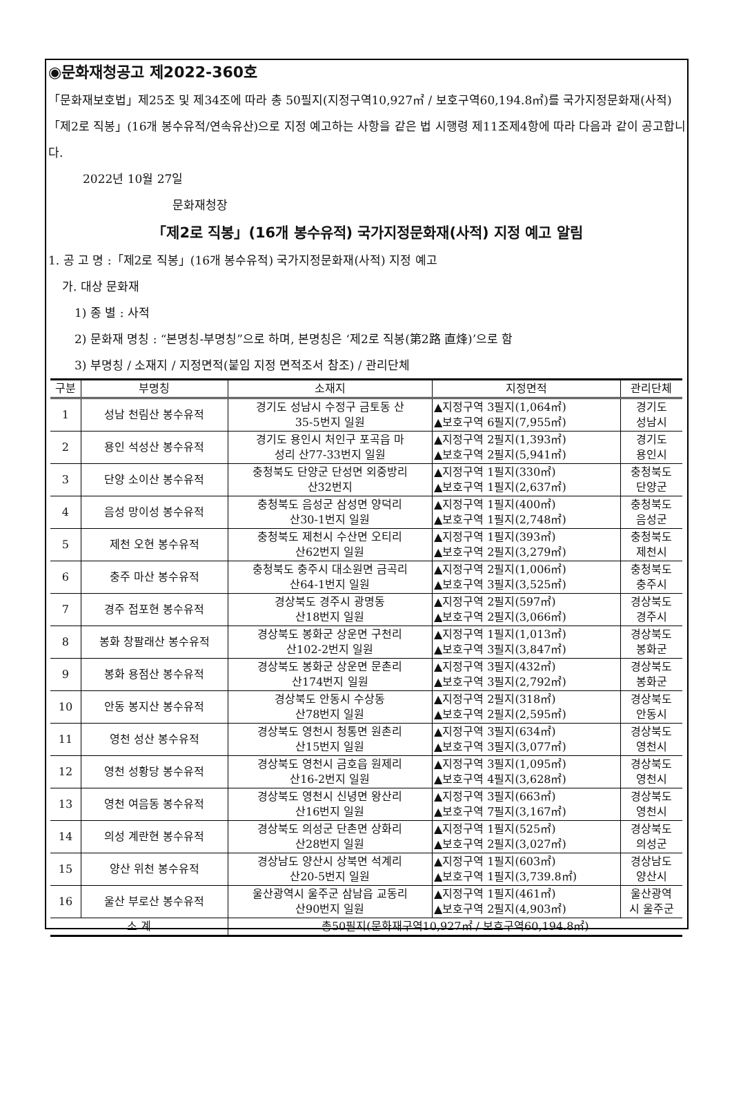◉문화재청공고 제2022-360호
「문화재보호법」제25조 및 제34조에 따라 총 50필지(지정구역10,927㎡ / 보호구역60,194.8㎡)를 국가지정문화재(사적) 「제2로 직봉」(16개 봉수유적/연속유산)으로 지정 예고하는 사항을 같은 법 시행령 제11조제4항에 따라 다음과 같이 공고합니다.
2022년 10월 27일
문화재청장
「제2로 직봉」(16개 봉수유적) 국가지정문화재(사적) 지정 예고 알림
1. 공 고 명 :「제2로 직봉」(16개 봉수유적) 국가지정문화재(사적) 지정 예고
가. 대상 문화재
1) 종 별 : 사적
2) 문화재 명칭 : “본명칭-부명칭”으로 하며, 본명칭은 ‘제2로 직봉(第2路 直烽)’으로 함
3) 부명칭 / 소재지 / 지정면적(붙임 지정 면적조서 참조) / 관리단체
| 구분 | 부명칭 | 소재지 | 지정면적 | 관리단체 |
| --- | --- | --- | --- | --- |
| 1 | 성남 천림산 봉수유적 | 경기도 성남시 수정구 금토동 산 35-5번지 일원 | ▲지정구역 3필지(1,064㎡) ▲보호구역 6필지(7,955㎡) | 경기도 성남시 |
| 2 | 용인 석성산 봉수유적 | 경기도 용인시 처인구 포곡읍 마 성리 산77-33번지 일원 | ▲지정구역 2필지(1,393㎡) ▲보호구역 2필지(5,941㎡) | 경기도 용인시 |
| 3 | 단양 소이산 봉수유적 | 충청북도 단양군 단성면 외중방리 산32번지 | ▲지정구역 1필지(330㎡) ▲보호구역 1필지(2,637㎡) | 충청북도 단양군 |
| 4 | 음성 망이성 봉수유적 | 충청북도 음성군 삼성면 양덕리 산30-1번지 일원 | ▲지정구역 1필지(400㎡) ▲보호구역 1필지(2,748㎡) | 충청북도 음성군 |
| 5 | 제천 오현 봉수유적 | 충청북도 제천시 수산면 오티리 산62번지 일원 | ▲지정구역 1필지(393㎡) ▲보호구역 2필지(3,279㎡) | 충청북도 제천시 |
| 6 | 충주 마산 봉수유적 | 충청북도 충주시 대소원면 금곡리 산64-1번지 일원 | ▲지정구역 2필지(1,006㎡) ▲보호구역 3필지(3,525㎡) | 충청북도 충주시 |
| 7 | 경주 접포현 봉수유적 | 경상북도 경주시 광명동 산18번지 일원 | ▲지정구역 2필지(597㎡) ▲보호구역 2필지(3,066㎡) | 경상북도 경주시 |
| 8 | 봉화 창팔래산 봉수유적 | 경상북도 봉화군 상운면 구천리 산102-2번지 일원 | ▲지정구역 1필지(1,013㎡) ▲보호구역 3필지(3,847㎡) | 경상북도 봉화군 |
| 9 | 봉화 용점산 봉수유적 | 경상북도 봉화군 상운면 문촌리 산174번지 일원 | ▲지정구역 3필지(432㎡) ▲보호구역 3필지(2,792㎡) | 경상북도 봉화군 |
| 10 | 안동 봉지산 봉수유적 | 경상북도 안동시 수상동 산78번지 일원 | ▲지정구역 2필지(318㎡) ▲보호구역 2필지(2,595㎡) | 경상북도 안동시 |
| 11 | 영천 성산 봉수유적 | 경상북도 영천시 청통면 원촌리 산15번지 일원 | ▲지정구역 3필지(634㎡) ▲보호구역 3필지(3,077㎡) | 경상북도 영천시 |
| 12 | 영천 성황당 봉수유적 | 경상북도 영천시 금호읍 원제리 산16-2번지 일원 | ▲지정구역 3필지(1,095㎡) ▲보호구역 4필지(3,628㎡) | 경상북도 영천시 |
| 13 | 영천 여음동 봉수유적 | 경상북도 영천시 신녕면 왕산리 산16번지 일원 | ▲지정구역 3필지(663㎡) ▲보호구역 7필지(3,167㎡) | 경상북도 영천시 |
| 14 | 의성 계란현 봉수유적 | 경상북도 의성군 단촌면 상화리 산28번지 일원 | ▲지정구역 1필지(525㎡) ▲보호구역 2필지(3,027㎡) | 경상북도 의성군 |
| 15 | 양산 위천 봉수유적 | 경상남도 양산시 상북면 석계리 산20-5번지 일원 | ▲지정구역 1필지(603㎡) ▲보호구역 1필지(3,739.8㎡) | 경상남도 양산시 |
| 16 | 울산 부로산 봉수유적 | 울산광역시 울주군 삼남읍 교동리 산90번지 일원 | ▲지정구역 1필지(461㎡) ▲보호구역 2필지(4,903㎡) | 울산광역 시 울주군 |
| 소 계 | | 총50필지(문화재구역10,927㎡ / 보호구역60,194.8㎡) | | |